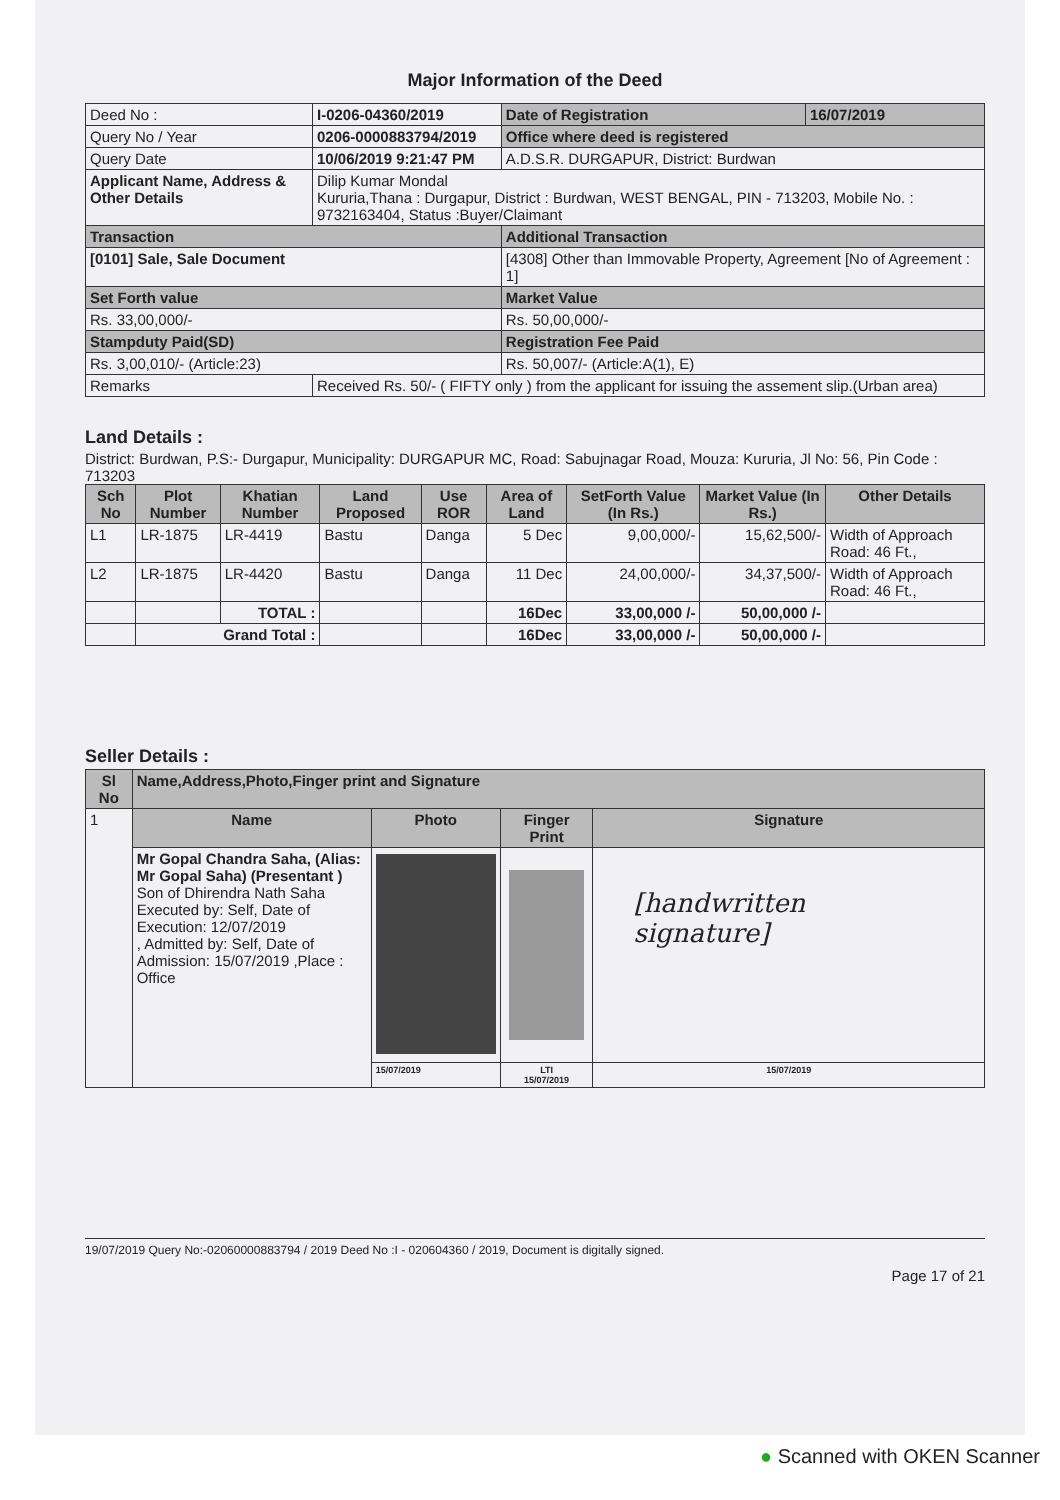Major Information of the Deed
| Deed No : | I-0206-04360/2019 | Date of Registration | 16/07/2019 |
| Query No / Year | 0206-0000883794/2019 | Office where deed is registered | |
| Query Date | 10/06/2019 9:21:47 PM | A.D.S.R. DURGAPUR, District: Burdwan | |
| Applicant Name, Address & Other Details | Dilip Kumar Mondal Kururia,Thana : Durgapur, District : Burdwan, WEST BENGAL, PIN - 713203, Mobile No. : 9732163404, Status :Buyer/Claimant | | |
| Transaction | | Additional Transaction | |
| [0101] Sale, Sale Document | | [4308] Other than Immovable Property, Agreement [No of Agreement : 1] | |
| Set Forth value | | Market Value | |
| Rs. 33,00,000/- | | Rs. 50,00,000/- | |
| Stampduty Paid(SD) | | Registration Fee Paid | |
| Rs. 3,00,010/- (Article:23) | | Rs. 50,007/- (Article:A(1), E) | |
| Remarks | Received Rs. 50/- ( FIFTY only ) from the applicant for issuing the assement slip.(Urban area) | | |
Land Details :
District: Burdwan, P.S:- Durgapur, Municipality: DURGAPUR MC, Road: Sabujnagar Road, Mouza: Kururia, Jl No: 56, Pin Code : 713203
| Sch No | Plot Number | Khatian Number | Land Proposed | Use ROR | Area of Land | SetForth Value (In Rs.) | Market Value (In Rs.) | Other Details |
| --- | --- | --- | --- | --- | --- | --- | --- | --- |
| L1 | LR-1875 | LR-4419 | Bastu | Danga | 5 Dec | 9,00,000/- | 15,62,500/- | Width of Approach Road: 46 Ft., |
| L2 | LR-1875 | LR-4420 | Bastu | Danga | 11 Dec | 24,00,000/- | 34,37,500/- | Width of Approach Road: 46 Ft., |
| | | TOTAL : | | | 16Dec | 33,00,000 /- | 50,00,000 /- | |
| | Grand Total : | | | | 16Dec | 33,00,000 /- | 50,00,000 /- | |
Seller Details :
| Sl No | Name,Address,Photo,Finger print and Signature | | | |
| --- | --- | --- | --- | --- |
| 1 | Name | Photo | Finger Print | Signature |
| | Mr Gopal Chandra Saha, (Alias: Mr Gopal Saha) (Presentant ) Son of Dhirendra Nath Saha Executed by: Self, Date of Execution: 12/07/2019 , Admitted by: Self, Date of Admission: 15/07/2019 ,Place : Office | | | [handwritten signature] |
| | | 15/07/2019 | LTI 15/07/2019 | 15/07/2019 |
19/07/2019 Query No:-02060000883794 / 2019 Deed No :I - 020604360 / 2019, Document is digitally signed.
Page 17 of 21
● Scanned with OKEN Scanner